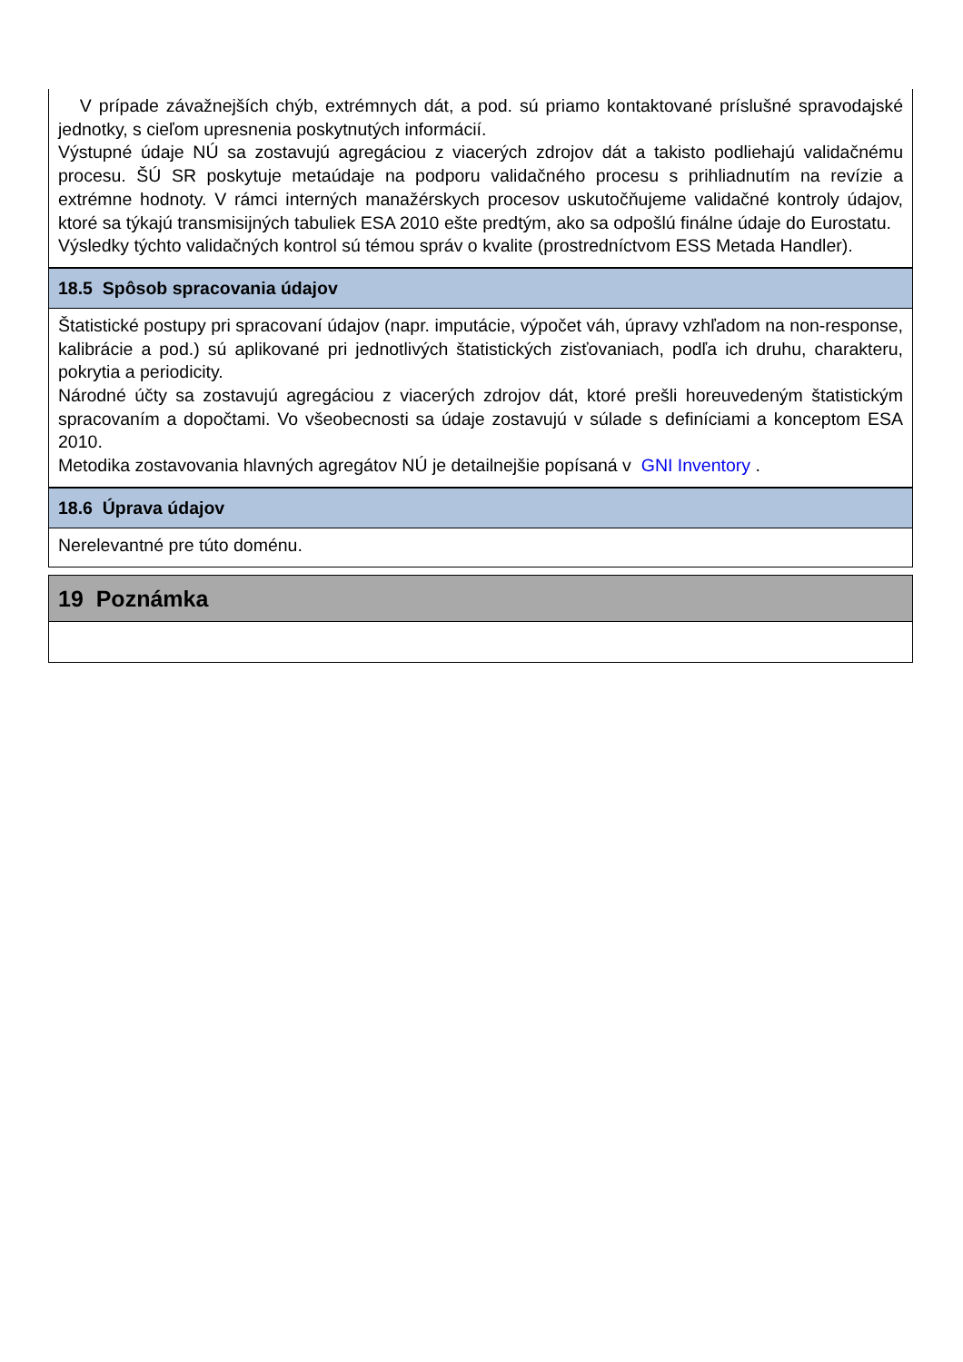V prípade závažnejších chýb, extrémnych dát, a pod. sú priamo kontaktované príslušné spravodajské jednotky, s cieľom upresnenia poskytnutých informácií.
Výstupné údaje NÚ sa zostavujú agregáciou z viacerých zdrojov dát a takisto podliehajú validačnému procesu. ŠÚ SR poskytuje metaúdaje na podporu validačného procesu s prihliadnutím na revízie a extrémne hodnoty. V rámci interných manažérskych procesov uskutočňujeme validačné kontroly údajov, ktoré sa týkajú transmisijných tabuliek ESA 2010 ešte predtým, ako sa odpošlú finálne údaje do Eurostatu.
Výsledky týchto validačných kontrol sú témou správ o kvalite (prostredníctvom ESS Metada Handler).
18.5 Spôsob spracovania údajov
Štatistické postupy pri spracovaní údajov (napr. imputácie, výpočet váh, úpravy vzhľadom na non-response, kalibrácie a pod.) sú aplikované pri jednotlivých štatistických zisťovaniach, podľa ich druhu, charakteru, pokrytia a periodicity.
Národné účty sa zostavujú agregáciou z viacerých zdrojov dát, ktoré prešli horeuvedeným štatistickým spracovaním a dopočtami. Vo všeobecnosti sa údaje zostavujú v súlade s definíciami a konceptom ESA 2010.
Metodika zostavovania hlavných agregátov NÚ je detailnejšie popísaná v GNI Inventory .
18.6 Úprava údajov
Nerelevantné pre túto doménu.
19 Poznámka